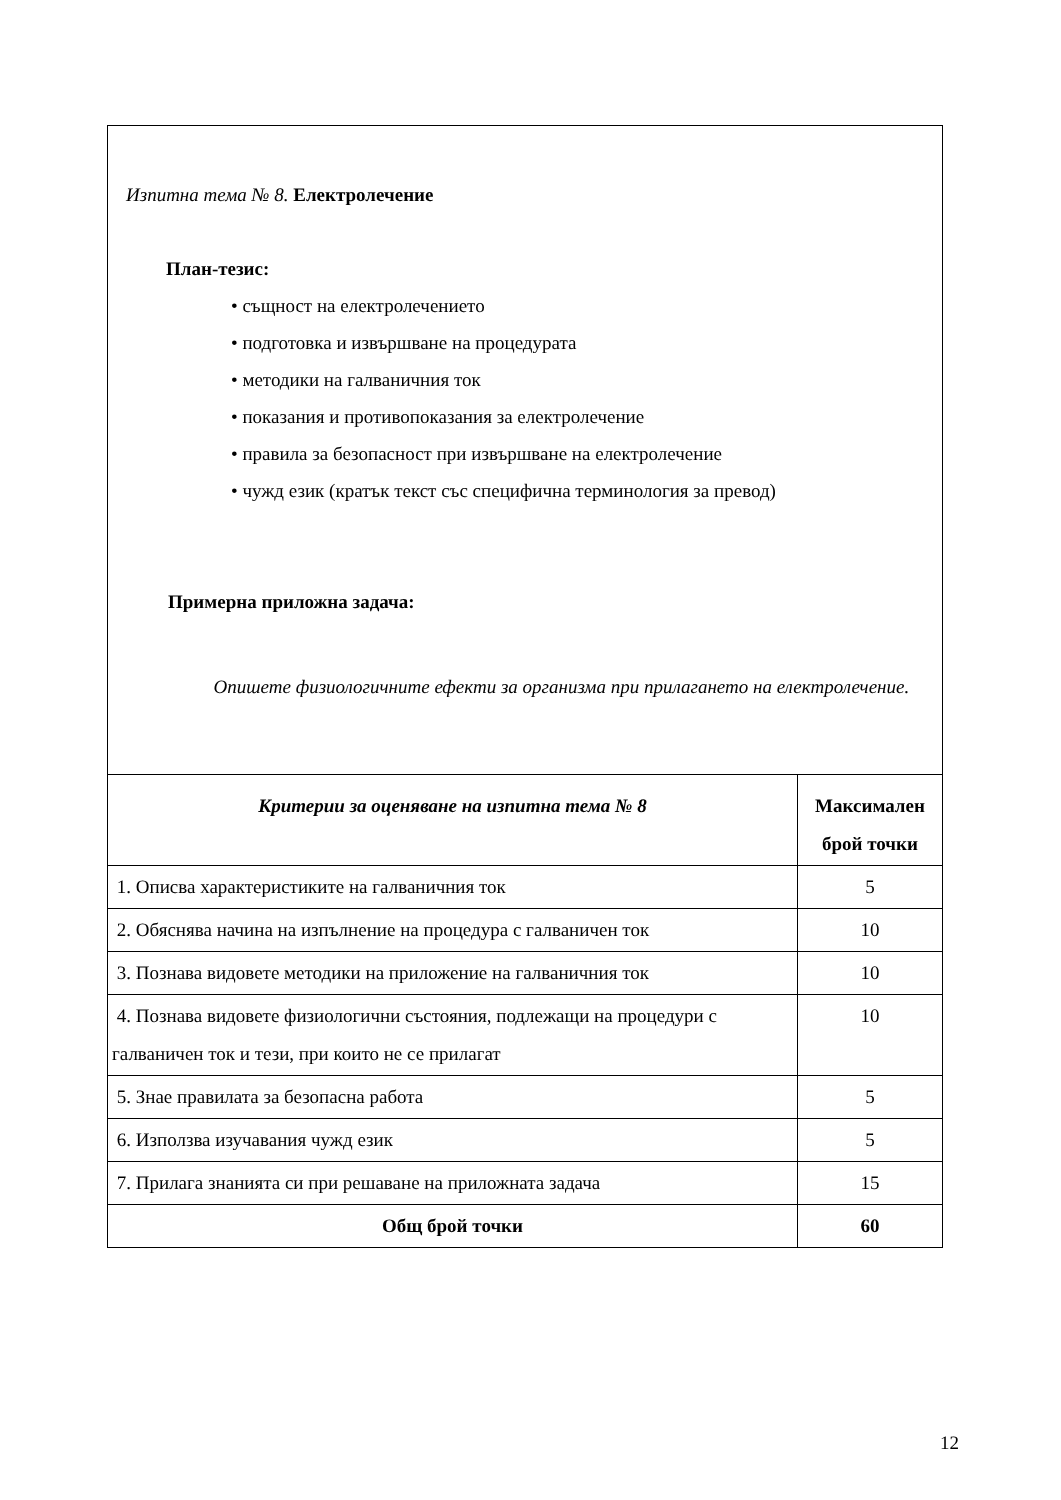| Изпитна тема № 8. Електролечение План-тезис: • същност на електролечението • подготовка и извършване на процедурата • методики на галваничния ток • показания и противопоказания за електролечение • правила за безопасност при извършване на електролечение • чужд език (кратък текст със специфична терминология за превод) Примерна приложна задача: Опишете физиологичните ефекти за организма при прилагането на електролечение. | |
| Критерии за оценяване на изпитна тема № 8 | Максимален брой точки |
| 1. Описва характеристиките на галваничния ток | 5 |
| 2. Обяснява начина на изпълнение на процедура с галваничен ток | 10 |
| 3. Познава видовете методики на приложение на галваничния ток | 10 |
| 4. Познава видовете физиологични състояния, подлежащи на процедури с галваничен ток и тези, при които не се прилагат | 10 |
| 5. Знае правилата за безопасна работа | 5 |
| 6. Използва изучавания чужд език | 5 |
| 7. Прилага знанията си при решаване на приложната задача | 15 |
| Общ брой точки | 60 |
12